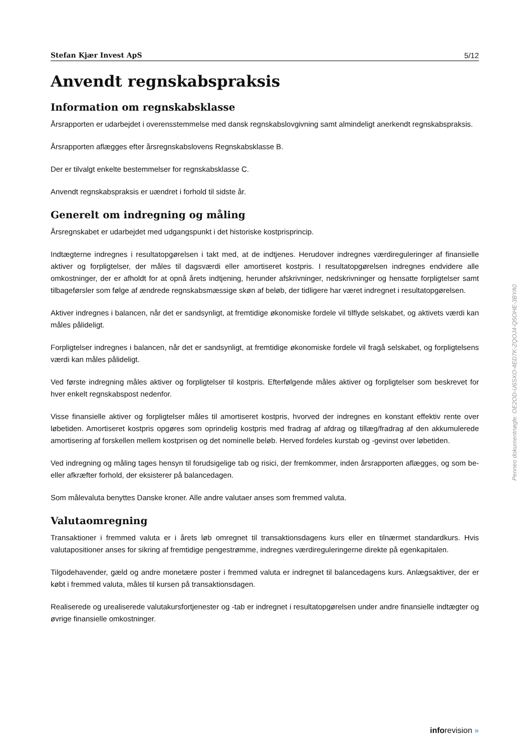Stefan Kjær Invest ApS 5/12
Anvendt regnskabspraksis
Information om regnskabsklasse
Årsrapporten er udarbejdet i overensstemmelse med dansk regnskabslovgivning samt almindeligt anerkendt regnskabspraksis.
Årsrapporten aflægges efter årsregnskabslovens Regnskabsklasse B.
Der er tilvalgt enkelte bestemmelser for regnskabsklasse C.
Anvendt regnskabspraksis er uændret i forhold til sidste år.
Generelt om indregning og måling
Årsregnskabet er udarbejdet med udgangspunkt i det historiske kostprisprincip.
Indtægterne indregnes i resultatopgørelsen i takt med, at de indtjenes. Herudover indregnes værdireguleringer af finansielle aktiver og forpligtelser, der måles til dagsværdi eller amortiseret kostpris. I resultatopgørelsen indregnes endvidere alle omkostninger, der er afholdt for at opnå årets indtjening, herunder afskrivninger, nedskrivninger og hensatte forpligtelser samt tilbageførsler som følge af ændrede regnskabsmæssige skøn af beløb, der tidligere har været indregnet i resultatopgørelsen.
Aktiver indregnes i balancen, når det er sandsynligt, at fremtidige økonomiske fordele vil tilflyde selskabet, og aktivets værdi kan måles pålideligt.
Forpligtelser indregnes i balancen, når det er sandsynligt, at fremtidige økonomiske fordele vil fragå selskabet, og forpligtelsens værdi kan måles pålideligt.
Ved første indregning måles aktiver og forpligtelser til kostpris. Efterfølgende måles aktiver og forpligtelser som beskrevet for hver enkelt regnskabspost nedenfor.
Visse finansielle aktiver og forpligtelser måles til amortiseret kostpris, hvorved der indregnes en konstant effektiv rente over løbetiden. Amortiseret kostpris opgøres som oprindelig kostpris med fradrag af afdrag og tillæg/fradrag af den akkumulerede amortisering af forskellen mellem kostprisen og det nominelle beløb. Herved fordeles kurstab og -gevinst over løbetiden.
Ved indregning og måling tages hensyn til forudsigelige tab og risici, der fremkommer, inden årsrapporten aflægges, og som be- eller afkræfter forhold, der eksisterer på balancedagen.
Som målevaluta benyttes Danske kroner. Alle andre valutaer anses som fremmed valuta.
Valutaomregning
Transaktioner i fremmed valuta er i årets løb omregnet til transaktionsdagens kurs eller en tilnærmet standardkurs. Hvis valutapositioner anses for sikring af fremtidige pengestrømme, indregnes værdireguleringerne direkte på egenkapitalen.
Tilgodehavender, gæld og andre monetære poster i fremmed valuta er indregnet til balancedagens kurs. Anlægsaktiver, der er købt i fremmed valuta, måles til kursen på transaktionsdagen.
Realiserede og urealiserede valutakursfortjenester og -tab er indregnet i resultatopgørelsen under andre finansielle indtægter og øvrige finansielle omkostninger.
Penneo dokumentnøgle: OE2OD-U6SXO-4ED7K-ZQOJ4-Q5OHE-3BYA0
inforevision »